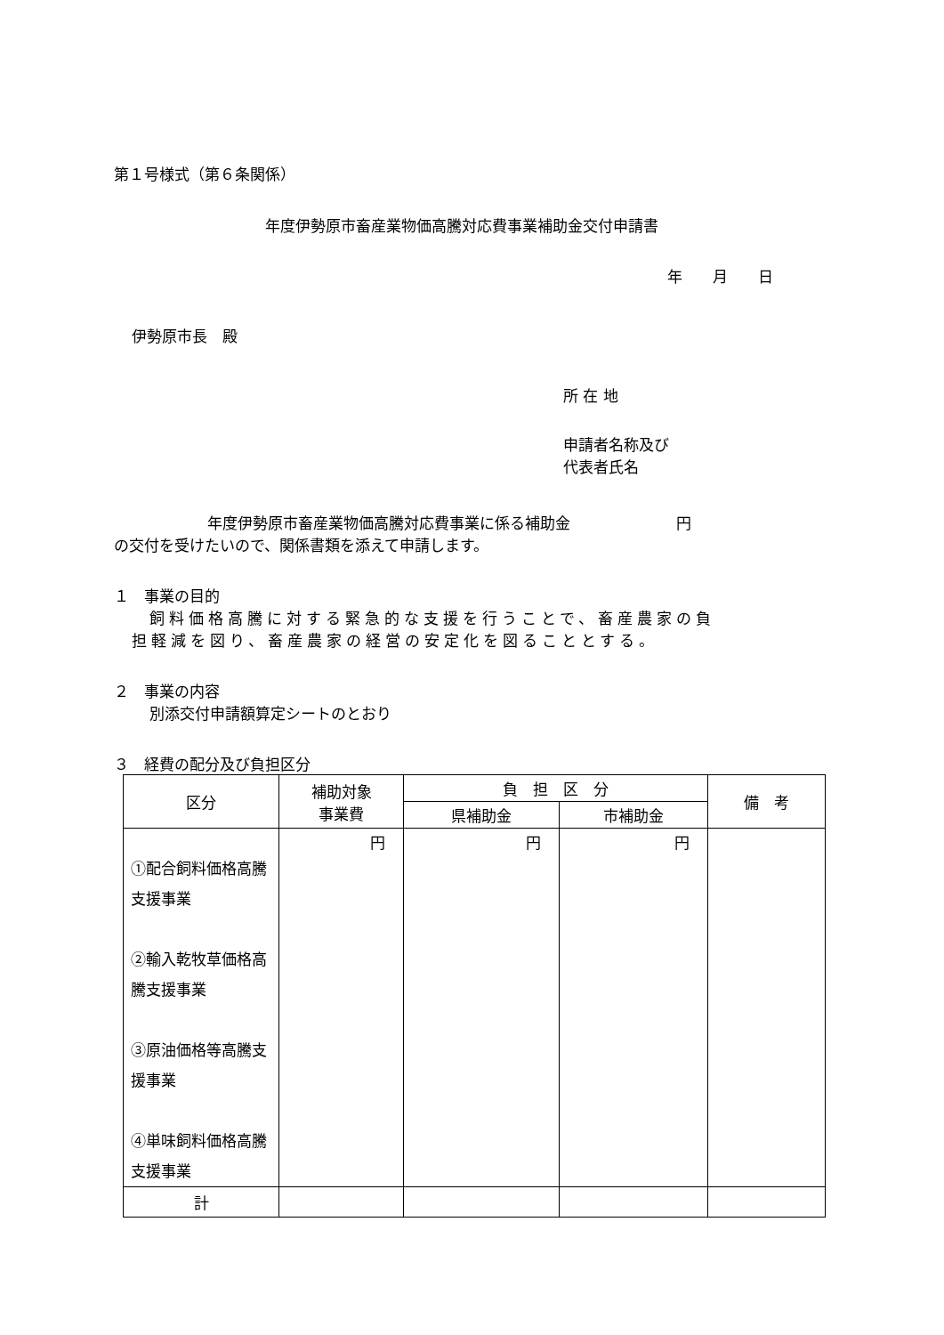第１号様式（第６条関係）
年度伊勢原市畜産業物価高騰対応費事業補助金交付申請書
年　　月　　日
伊勢原市長　殿
所 在 地
申請者名称及び
代表者氏名
年度伊勢原市畜産業物価高騰対応費事業に係る補助金　　　　　　　円
の交付を受けたいので、関係書類を添えて申請します。
１　事業の目的
飼料価格高騰に対する緊急的な支援を行うことで、畜産農家の負
担軽減を図り、畜産農家の経営の安定化を図ることとする。
２　事業の内容
別添交付申請額算定シートのとおり
３　経費の配分及び負担区分
| 区分 | 補助対象 事業費 | 負 担 区 分 | | 備 考 |
| --- | --- | --- | --- | --- |
| | | 県補助金 | 市補助金 | |
| ①配合飼料価格高騰支援事業 ②輸入乾牧草価格高騰支援事業 ③原油価格等高騰支援事業 ④単味飼料価格高騰支援事業 | 円 | 円 | 円 | |
| 計 | | | | |